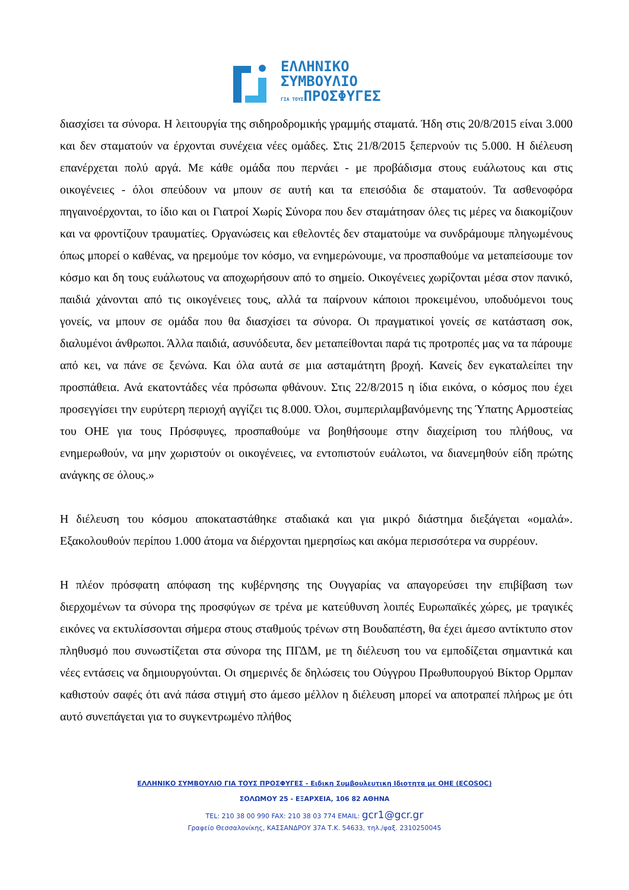ΕΛΛΗΝΙΚΟ
ΣΥΜΒΟΥΛΙΟ
ΓΙΑ ΤΟΥΣΠΡΟΣΦΥΓΕΣ
διασχίσει τα σύνορα. Η λειτουργία της σιδηροδρομικής γραμμής σταματά. Ήδη στις 20/8/2015 είναι 3.000 και δεν σταματούν να έρχονται συνέχεια νέες ομάδες. Στις 21/8/2015 ξεπερνούν τις 5.000. Η διέλευση επανέρχεται πολύ αργά. Με κάθε ομάδα που περνάει - με προβάδισμα στους ευάλωτους και στις οικογένειες - όλοι σπεύδουν να μπουν σε αυτή και τα επεισόδια δε σταματούν. Τα ασθενοφόρα πηγαινοέρχονται, το ίδιο και οι Γιατροί Χωρίς Σύνορα που δεν σταμάτησαν όλες τις μέρες να διακομίζουν και να φροντίζουν τραυματίες. Οργανώσεις και εθελοντές δεν σταματούμε να συνδράμουμε πληγωμένους όπως μπορεί ο καθένας, να ηρεμούμε τον κόσμο, να ενημερώνουμε, να προσπαθούμε να μεταπείσουμε τον κόσμο και δη τους ευάλωτους να αποχωρήσουν από το σημείο. Οικογένειες χωρίζονται μέσα στον πανικό, παιδιά χάνονται από τις οικογένειες τους, αλλά τα παίρνουν κάποιοι προκειμένου, υποδυόμενοι τους γονείς, να μπουν σε ομάδα που θα διασχίσει τα σύνορα. Οι πραγματικοί γονείς σε κατάσταση σοκ, διαλυμένοι άνθρωποι. Άλλα παιδιά, ασυνόδευτα, δεν μεταπείθονται παρά τις προτροπές μας να τα πάρουμε από κει, να πάνε σε ξενώνα. Και όλα αυτά σε μια ασταμάτητη βροχή. Κανείς δεν εγκαταλείπει την προσπάθεια. Ανά εκατοντάδες νέα πρόσωπα φθάνουν. Στις 22/8/2015 η ίδια εικόνα, ο κόσμος που έχει προσεγγίσει την ευρύτερη περιοχή αγγίζει τις 8.000. Όλοι, συμπεριλαμβανόμενης της Ύπατης Αρμοστείας του ΟΗΕ για τους Πρόσφυγες, προσπαθούμε να βοηθήσουμε στην διαχείριση του πλήθους, να ενημερωθούν, να μην χωριστούν οι οικογένειες, να εντοπιστούν ευάλωτοι, να διανεμηθούν είδη πρώτης ανάγκης σε όλους.»
Η διέλευση του κόσμου αποκαταστάθηκε σταδιακά και για μικρό διάστημα διεξάγεται «ομαλά». Εξακολουθούν περίπου 1.000 άτομα να διέρχονται ημερησίως και ακόμα περισσότερα να συρρέουν.
Η πλέον πρόσφατη απόφαση της κυβέρνησης της Ουγγαρίας να απαγορεύσει την επιβίβαση των διερχομένων τα σύνορα της προσφύγων σε τρένα με κατεύθυνση λοιπές Ευρωπαϊκές χώρες, με τραγικές εικόνες να εκτυλίσσονται σήμερα στους σταθμούς τρένων στη Βουδαπέστη, θα έχει άμεσο αντίκτυπο στον πληθυσμό που συνωστίζεται στα σύνορα της ΠΓΔΜ, με τη διέλευση του να εμποδίζεται σημαντικά και νέες εντάσεις να δημιουργούνται. Οι σημερινές δε δηλώσεις του Ούγγρου Πρωθυπουργού Βίκτορ Ορμπαν καθιστούν σαφές ότι ανά πάσα στιγμή στο άμεσο μέλλον η διέλευση μπορεί να αποτραπεί πλήρως με ότι αυτό συνεπάγεται για το συγκεντρωμένο πλήθος
ΕΛΛΗΝΙΚΟ ΣΥΜΒΟΥΛΙΟ ΓΙΑ ΤΟΥΣ ΠΡΟΣΦΥΓΕΣ - Ειδικη Συμβουλευτικη Ιδιοτητα με ΟΗΕ (ECOSOC)
ΣΟΛΩΜΟΥ 25 - ΕΞΑΡΧΕΙΑ, 106 82 ΑΘΗΝΑ
TEL: 210 38 00 990 FAX: 210 38 03 774 EMAIL: gcr1@gcr.gr
Γραφείο Θεσσαλονίκης, ΚΑΣΣΑΝΔΡΟΥ 37Α Τ.Κ. 54633, τηλ./φαξ. 2310250045